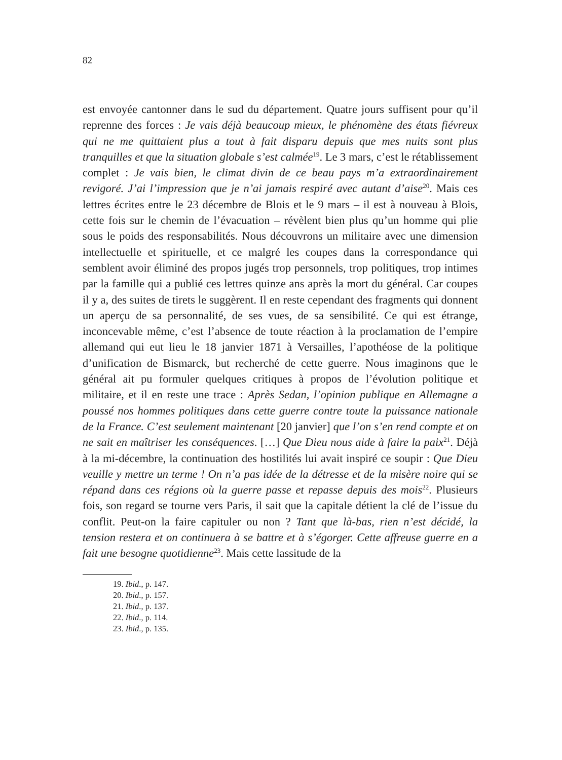82
est envoyée cantonner dans le sud du département. Quatre jours suffisent pour qu’il reprenne des forces : Je vais déjà beaucoup mieux, le phénomène des états fiévreux qui ne me quittaient plus a tout à fait disparu depuis que mes nuits sont plus tranquilles et que la situation globale s’est calmée<sup>19</sup>. Le 3 mars, c’est le rétablissement complet : Je vais bien, le climat divin de ce beau pays m’a extraordinairement revigoré. J’ai l’impression que je n’ai jamais respiré avec autant d’aise<sup>20</sup>. Mais ces lettres écrites entre le 23 décembre de Blois et le 9 mars – il est à nouveau à Blois, cette fois sur le chemin de l’évacuation – révèlent bien plus qu’un homme qui plie sous le poids des responsabilités. Nous découvrons un militaire avec une dimension intellectuelle et spirituelle, et ce malgré les coupes dans la correspondance qui semblent avoir éliminé des propos jugés trop personnels, trop politiques, trop intimes par la famille qui a publié ces lettres quinze ans après la mort du général. Car coupes il y a, des suites de tirets le suggèrent. Il en reste cependant des fragments qui donnent un aperçu de sa personnalité, de ses vues, de sa sensibilité. Ce qui est étrange, inconcevable même, c’est l’absence de toute réaction à la proclamation de l’empire allemand qui eut lieu le 18 janvier 1871 à Versailles, l’apothéose de la politique d’unification de Bismarck, but recherché de cette guerre. Nous imaginons que le général ait pu formuler quelques critiques à propos de l’évolution politique et militaire, et il en reste une trace : Après Sedan, l’opinion publique en Allemagne a poussé nos hommes politiques dans cette guerre contre toute la puissance nationale de la France. C’est seulement maintenant [20 janvier] que l’on s’en rend compte et on ne sait en maîtriser les conséquences. […] Que Dieu nous aide à faire la paix<sup>21</sup>. Déjà à la mi-décembre, la continuation des hostilités lui avait inspiré ce soupir : Que Dieu veuille y mettre un terme ! On n’a pas idée de la détresse et de la misère noire qui se répand dans ces régions où la guerre passe et repasse depuis des mois<sup>22</sup>. Plusieurs fois, son regard se tourne vers Paris, il sait que la capitale détient la clé de l’issue du conflit. Peut-on la faire capituler ou non ? Tant que là-bas, rien n’est décidé, la tension restera et on continuera à se battre et à s’égorger. Cette affreuse guerre en a fait une besogne quotidienne<sup>23</sup>. Mais cette lassitude de la
19. Ibid., p. 147.
20. Ibid., p. 157.
21. Ibid., p. 137.
22. Ibid., p. 114.
23. Ibid., p. 135.